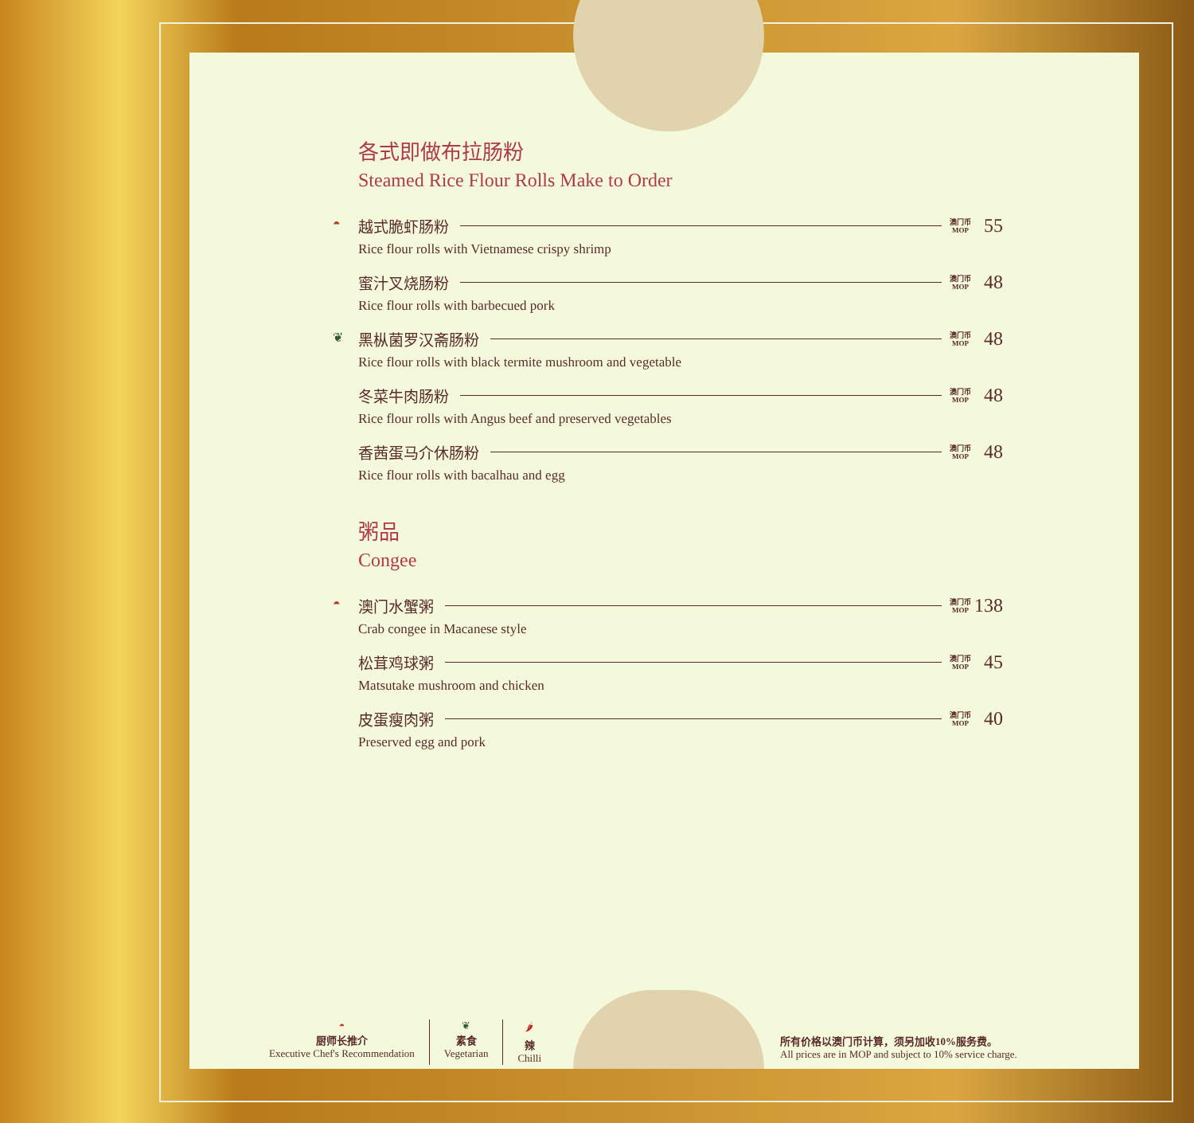各式即做布拉肠粉
Steamed Rice Flour Rolls Make to Order
◓
越式脆虾肠粉 澳门币
MOP 55
Rice flour rolls with Vietnamese crispy shrimp
蜜汁叉烧肠粉 澳门币
MOP 48
Rice flour rolls with barbecued pork
❦
黑枞菌罗汉斋肠粉 澳门币
MOP 48
Rice flour rolls with black termite mushroom and vegetable
冬菜牛肉肠粉 澳门币
MOP 48
Rice flour rolls with Angus beef and preserved vegetables
香茜蛋马介休肠粉 澳门币
MOP 48
Rice flour rolls with bacalhau and egg
粥品
Congee
◓
澳门水蟹粥 澳门币
MOP 138
Crab congee in Macanese style
松茸鸡球粥 澳门币
MOP 45
Matsutake mushroom and chicken
皮蛋瘦肉粥 澳门币
MOP 40
Preserved egg and pork
◓
厨师长推介
Executive Chef's Recommendation
❦
素食
Vegetarian
🌶
辣
Chilli
所有价格以澳门币计算，须另加收10%服务费。
All prices are in MOP and subject to 10% service charge.